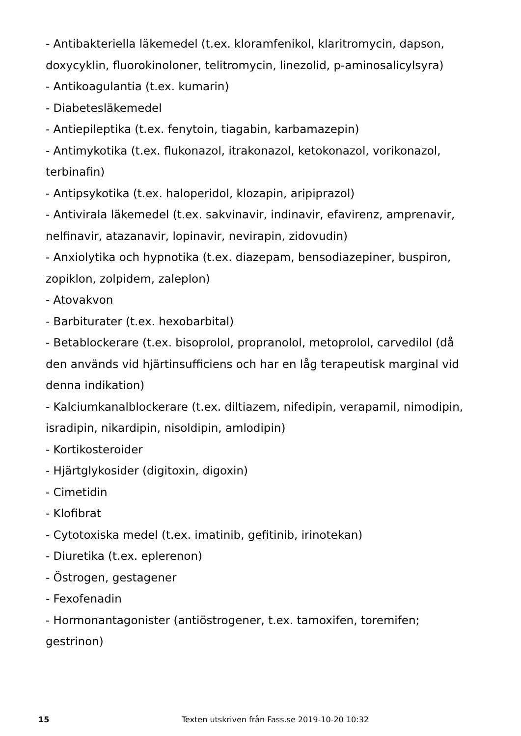- Antibakteriella läkemedel (t.ex. kloramfenikol, klaritromycin, dapson, doxycyklin, fluorokinoloner, telitromycin, linezolid, p-aminosalicylsyra)
- Antikoagulantia (t.ex. kumarin)
- Diabetesläkemedel
- Antiepileptika (t.ex. fenytoin, tiagabin, karbamazepin)
- Antimykotika (t.ex. flukonazol, itrakonazol, ketokonazol, vorikonazol, terbinafin)
- Antipsykotika (t.ex. haloperidol, klozapin, aripiprazol)
- Antivirala läkemedel (t.ex. sakvinavir, indinavir, efavirenz, amprenavir, nelfinavir, atazanavir, lopinavir, nevirapin, zidovudin)
- Anxiolytika och hypnotika (t.ex. diazepam, bensodiazepiner, buspiron, zopiklon, zolpidem, zaleplon)
- Atovakvon
- Barbiturater (t.ex. hexobarbital)
- Betablockerare (t.ex. bisoprolol, propranolol, metoprolol, carvedilol (då den används vid hjärtinsufficiens och har en låg terapeutisk marginal vid denna indikation)
- Kalciumkanalblockerare (t.ex. diltiazem, nifedipin, verapamil, nimodipin, isradipin, nikardipin, nisoldipin, amlodipin)
- Kortikosteroider
- Hjärtglykosider (digitoxin, digoxin)
- Cimetidin
- Klofibrat
- Cytotoxiska medel (t.ex. imatinib, gefitinib, irinotekan)
- Diuretika (t.ex. eplerenon)
- Östrogen, gestagener
- Fexofenadin
- Hormonantagonister (antiöstrogener, t.ex. tamoxifen, toremifen; gestrinon)
15 Texten utskriven från Fass.se 2019-10-20 10:32